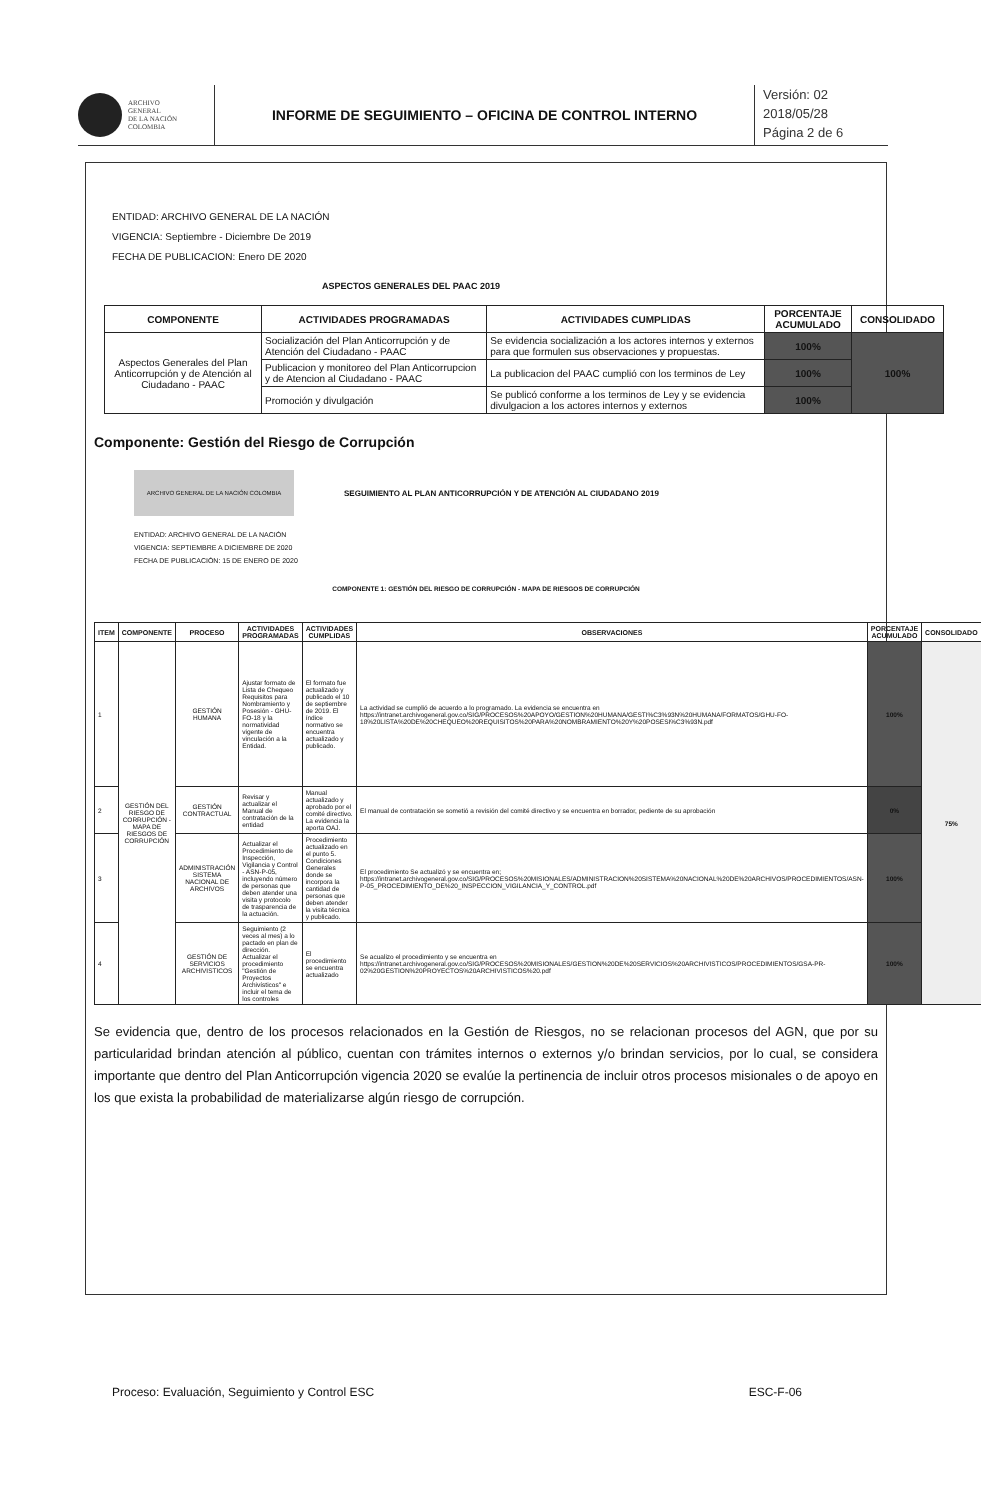ARCHIVO
GENERAL
DE LA NACIÓN
COLOMBIA
INFORME DE SEGUIMIENTO – OFICINA DE CONTROL INTERNO
Versión: 02
2018/05/28
Página 2 de 6
ENTIDAD: ARCHIVO GENERAL DE LA NACIÓN
VIGENCIA: Septiembre - Diciembre De 2019
FECHA DE PUBLICACION: Enero DE 2020
ASPECTOS GENERALES DEL PAAC 2019
| COMPONENTE | ACTIVIDADES PROGRAMADAS | ACTIVIDADES CUMPLIDAS | PORCENTAJE ACUMULADO | CONSOLIDADO |
| --- | --- | --- | --- | --- |
| Aspectos Generales del Plan Anticorrupción y de Atención al Ciudadano - PAAC | Socialización del Plan Anticorrupción y de Atención del Ciudadano - PAAC | Se evidencia socialización a los actores internos y externos para que formulen sus observaciones y propuestas. | 100% | 100% |
| | Publicacion y monitoreo del Plan Anticorrupcion y de Atencion al Ciudadano - PAAC | La publicacion del PAAC cumplió con los terminos de Ley | 100% | |
| | Promoción y divulgación | Se publicó conforme a los terminos de Ley y se evidencia divulgacion a los actores internos y externos | 100% | |
Componente: Gestión del Riesgo de Corrupción
ARCHIVO GENERAL DE LA NACIÓN COLOMBIA
SEGUIMIENTO AL PLAN ANTICORRUPCIÓN Y DE ATENCIÓN AL CIUDADANO 2019
ENTIDAD: ARCHIVO GENERAL DE LA NACIÓN
VIGENCIA: SEPTIEMBRE A DICIEMBRE DE 2020
FECHA DE PUBLICACIÓN: 15 DE ENERO DE 2020
COMPONENTE 1: GESTIÓN DEL RIESGO DE CORRUPCIÓN - MAPA DE RIESGOS DE CORRUPCIÓN
| ITEM | COMPONENTE | PROCESO | ACTIVIDADES PROGRAMADAS | ACTIVIDADES CUMPLIDAS | OBSERVACIONES | PORCENTAJE ACUMULADO | CONSOLIDADO |
| --- | --- | --- | --- | --- | --- | --- | --- |
| 1 | GESTIÓN DEL RIESGO DE CORRUPCIÓN - MAPA DE RIESGOS DE CORRUPCIÓN | GESTIÓN HUMANA | Ajustar formato de Lista de Chequeo Requisitos para Nombramiento y Posesión - GHU-FO-18 y la normatividad vigente de vinculación a la Entidad. | El formato fue actualizado y publicado el 10 de septiembre de 2019. El índice normativo se encuentra actualizado y publicado. | La actividad se cumplió de acuerdo a lo programado. La evidencia se encuentra en https://intranet.archivogeneral.gov.co/SIG/PROCESOS%20APOYO/GESTION%20HUMANA/GESTI%C3%93N%20HUMANA/FORMATOS/GHU-FO-18%20LISTA%20DE%20CHEQUEO%20REQUISITOS%20PARA%20NOMBRAMIENTO%20Y%20POSESI%C3%93N.pdf | 100% | 75% |
| 2 | | GESTIÓN CONTRACTUAL | Revisar y actualizar el Manual de contratación de la entidad | Manual actualizado y aprobado por el comité directivo. La evidencia la aporta OAJ. | El manual de contratación se sometió a revisión del comité directivo y se encuentra en borrador, pediente de su aprobación | 0% | |
| 3 | | ADMINISTRACIÓN SISTEMA NACIONAL DE ARCHIVOS | Actualizar el Procedimiento de Inspección, Vigilancia y Control - ASN-P-05, incluyendo número de personas que deben atender una visita y protocolo de trasparencia de la actuación. | Procedimiento actualizado en el punto 5. Condiciones Generales donde se incorpora la cantidad de personas que deben atender la visita técnica y publicado. | El procedimiento Se actualizó y se encuentra en; https://intranet.archivogeneral.gov.co/SIG/PROCESOS%20MISIONALES/ADMINISTRACION%20SISTEMA%20NACIONAL%20DE%20ARCHIVOS/PROCEDIMIENTOS/ASN-P-05_PROCEDIMIENTO_DE%20_INSPECCION_VIGILANCIA_Y_CONTROL.pdf | 100% | |
| 4 | | GESTIÓN DE SERVICIOS ARCHIVISTICOS | Seguimiento (2 veces al mes) a lo pactado en plan de dirección. Actualizar el procedimiento "Gestión de Proyectos Archivísticos" e incluir el tema de los controles | El procedimiento se encuentra actualizado | Se acualizo el procedimiento y se encuentra en https://intranet.archivogeneral.gov.co/SIG/PROCESOS%20MISIONALES/GESTION%20DE%20SERVICIOS%20ARCHIVISTICOS/PROCEDIMIENTOS/GSA-PR-02%20GESTION%20PROYECTOS%20ARCHIVISTICOS%20.pdf | 100% | |
Se evidencia que, dentro de los procesos relacionados en la Gestión de Riesgos, no se relacionan procesos del AGN, que por su particularidad brindan atención al público, cuentan con trámites internos o externos y/o brindan servicios, por lo cual, se considera importante que dentro del Plan Anticorrupción vigencia 2020 se evalúe la pertinencia de incluir otros procesos misionales o de apoyo en los que exista la probabilidad de materializarse algún riesgo de corrupción.
Proceso: Evaluación, Seguimiento y Control ESC ESC-F-06